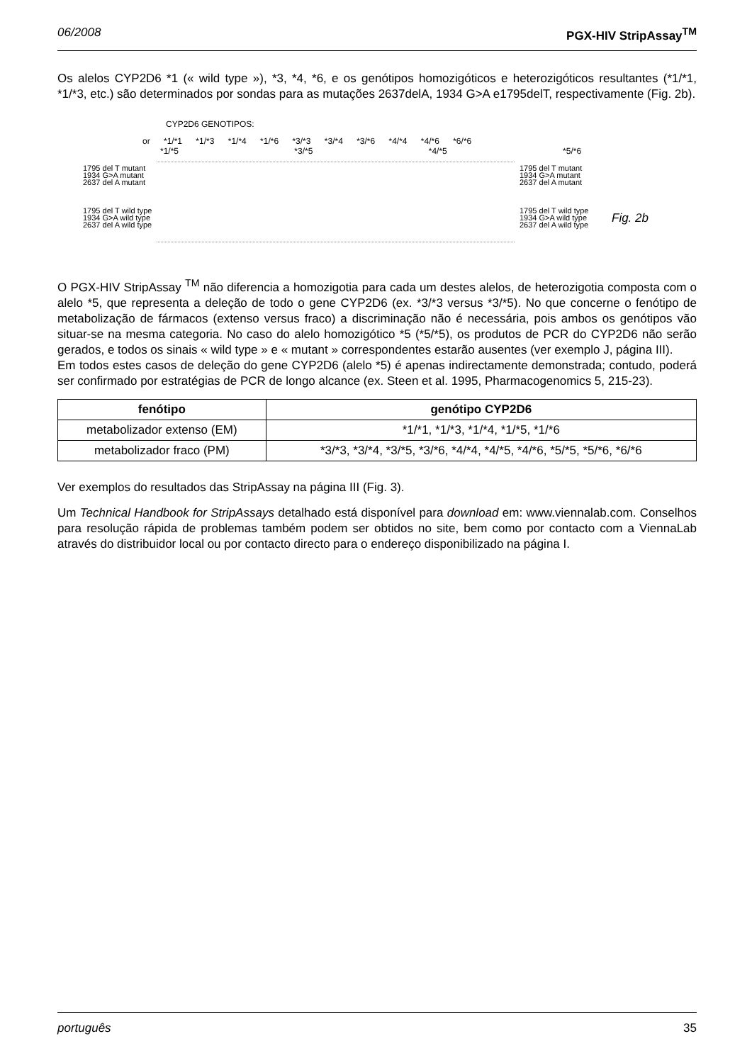06/2008 PGX-HIV StripAssay<sup>TM</sup>
Os alelos CYP2D6 *1 (« wild type »), *3, *4, *6, e os genótipos homozigóticos e heterozigóticos resultantes (*1/*1, *1/*3, etc.) são determinados por sondas para as mutações 2637delA, 1934 G>A e1795delT, respectivamente (Fig. 2b).
CYP2D6 GENOTIPOS:
or *1/*1 *1/*3 *1/*4 *1/*6 *3/*3 *3/*4 *3/*6 *4/*4 *4/*6 *6/*6
*1/*5 *3/*5 *4/*5 *5/*6
1795 del T mutant
1934 G>A mutant
2637 del A mutant
1795 del T wild type
1934 G>A wild type
2637 del A wild type
1795 del T mutant
1934 G>A mutant
2637 del A mutant
1795 del T wild type
1934 G>A wild type
2637 del A wild type
Fig. 2b
O PGX-HIV StripAssay <sup>TM</sup> não diferencia a homozigotia para cada um destes alelos, de heterozigotia composta com o alelo *5, que representa a deleção de todo o gene CYP2D6 (ex. *3/*3 versus *3/*5). No que concerne o fenótipo de metabolização de fármacos (extenso versus fraco) a discriminação não é necessária, pois ambos os genótipos vão situar-se na mesma categoria. No caso do alelo homozigótico *5 (*5/*5), os produtos de PCR do CYP2D6 não serão gerados, e todos os sinais « wild type » e « mutant » correspondentes estarão ausentes (ver exemplo J, página III).
Em todos estes casos de deleção do gene CYP2D6 (alelo *5) é apenas indirectamente demonstrada; contudo, poderá ser confirmado por estratégias de PCR de longo alcance (ex. Steen et al. 1995, Pharmacogenomics 5, 215-23).
| fenótipo | genótipo CYP2D6 |
| --- | --- |
| metabolizador extenso (EM) | *1/*1, *1/*3, *1/*4, *1/*5, *1/*6 |
| metabolizador fraco (PM) | *3/*3, *3/*4, *3/*5, *3/*6, *4/*4, *4/*5, *4/*6, *5/*5, *5/*6, *6/*6 |
Ver exemplos do resultados das StripAssay na página III (Fig. 3).
Um Technical Handbook for StripAssays detalhado está disponível para download em: www.viennalab.com. Conselhos para resolução rápida de problemas também podem ser obtidos no site, bem como por contacto com a ViennaLab através do distribuidor local ou por contacto directo para o endereço disponibilizado na página I.
português 35